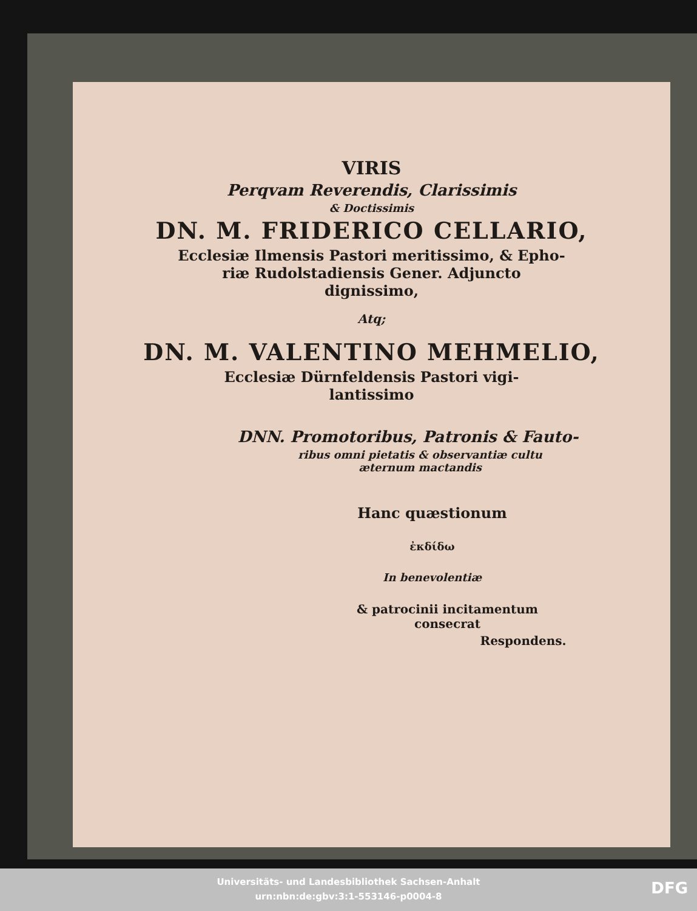VIRIS
Perqvam Reverendis, Clarissimis
& Doctissimis
DN. M. FRIDERICO CELLARIO,
Ecclesiæ Ilmensis Pastori meritissimo, & Epho-
riæ Rudolstadiensis Gener. Adjuncto
dignissimo,
Atq;
DN. M. VALENTINO MEHMELIO,
Ecclesiæ Dürnfeldensis Pastori vigi-
lantissimo
DNN. Promotoribus, Patronis & Fauto-
ribus omni pietatis & observantiæ cultu
æternum mactandis
Hanc quæstionum
ἐκδίδω
In benevolentiæ
& patrocinii incitamentum
consecrat
Respondens.
Universitäts- und Landesbibliothek Sachsen-Anhalt
urn:nbn:de:gbv:3:1-553146-p0004-8
DFG